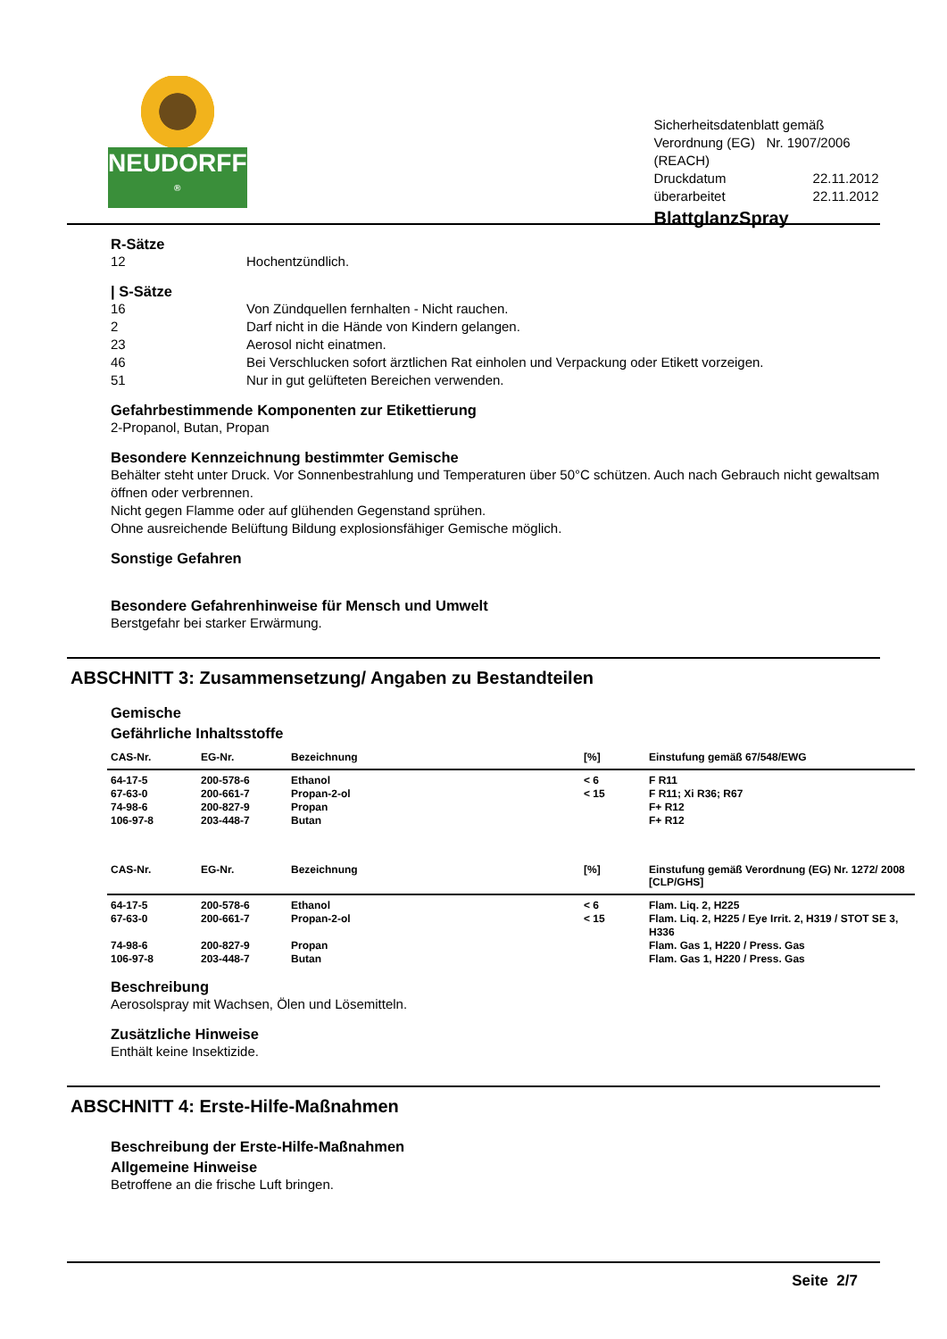NEUDORFF <sup>®</sup>
Sicherheitsdatenblatt gemäß Verordnung (EG) Nr. 1907/2006 (REACH)
| Druckdatum | 22.11.2012 |
| überarbeitet | 22.11.2012 |
BlattglanzSpray
R-Sätze
12 Hochentzündlich.
| S-Sätze
16 Von Zündquellen fernhalten - Nicht rauchen.
2 Darf nicht in die Hände von Kindern gelangen.
23 Aerosol nicht einatmen.
46 Bei Verschlucken sofort ärztlichen Rat einholen und Verpackung oder Etikett vorzeigen.
51 Nur in gut gelüfteten Bereichen verwenden.
Gefahrbestimmende Komponenten zur Etikettierung
2-Propanol, Butan, Propan
Besondere Kennzeichnung bestimmter Gemische
Behälter steht unter Druck. Vor Sonnenbestrahlung und Temperaturen über 50°C schützen. Auch nach Gebrauch nicht gewaltsam öffnen oder verbrennen.
Nicht gegen Flamme oder auf glühenden Gegenstand sprühen.
Ohne ausreichende Belüftung Bildung explosionsfähiger Gemische möglich.
Sonstige Gefahren
Besondere Gefahrenhinweise für Mensch und Umwelt
Berstgefahr bei starker Erwärmung.
ABSCHNITT 3: Zusammensetzung/ Angaben zu Bestandteilen
Gemische
Gefährliche Inhaltsstoffe
| CAS-Nr. | EG-Nr. | Bezeichnung | [%] | Einstufung gemäß 67/548/EWG |
| --- | --- | --- | --- | --- |
| 64-17-5 | 200-578-6 | Ethanol | < 6 | F R11 |
| 67-63-0 | 200-661-7 | Propan-2-ol | < 15 | F R11; Xi R36; R67 |
| 74-98-6 | 200-827-9 | Propan | | F+ R12 |
| 106-97-8 | 203-448-7 | Butan | | F+ R12 |
| CAS-Nr. | EG-Nr. | Bezeichnung | [%] | Einstufung gemäß Verordnung (EG) Nr. 1272/ 2008 [CLP/GHS] |
| 64-17-5 | 200-578-6 | Ethanol | < 6 | Flam. Liq. 2, H225 |
| 67-63-0 | 200-661-7 | Propan-2-ol | < 15 | Flam. Liq. 2, H225 / Eye Irrit. 2, H319 / STOT SE 3, H336 |
| 74-98-6 | 200-827-9 | Propan | | Flam. Gas 1, H220 / Press. Gas |
| 106-97-8 | 203-448-7 | Butan | | Flam. Gas 1, H220 / Press. Gas |
Beschreibung
Aerosolspray mit Wachsen, Ölen und Lösemitteln.
Zusätzliche Hinweise
Enthält keine Insektizide.
ABSCHNITT 4: Erste-Hilfe-Maßnahmen
Beschreibung der Erste-Hilfe-Maßnahmen
Allgemeine Hinweise
Betroffene an die frische Luft bringen.
Seite 2/7